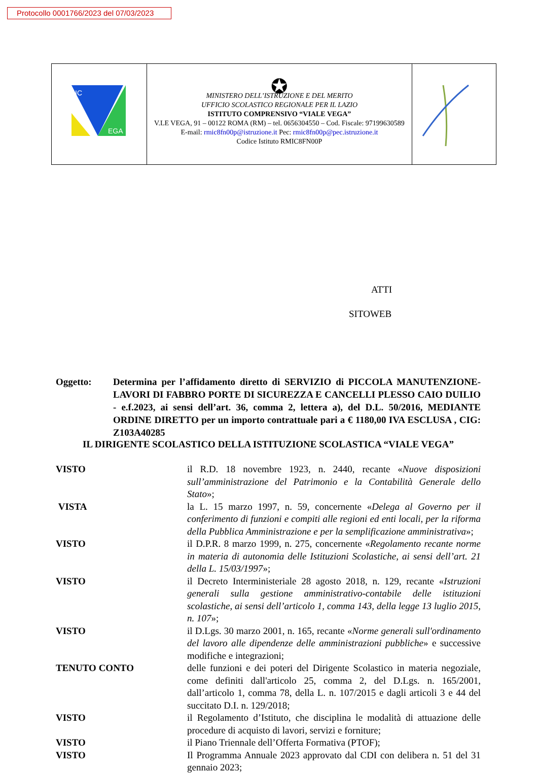Protocollo 0001766/2023 del 07/03/2023
| IC EGA | ✪ MINISTERO DELL’ISTRUZIONE E DEL MERITO UFFICIO SCOLASTICO REGIONALE PER IL LAZIO ISTITUTO COMPRENSIVO “VIALE VEGA” V.LE VEGA, 91 – 00122 ROMA (RM) – tel. 0656304550 – Cod. Fiscale: 97199630589 E-mail: rmic8fn00p@istruzione.it Pec: rmic8fn00p@pec.istruzione.it Codice Istituto RMIC8FN00P | |
ATTI
SITOWEB
Oggetto: Determina per l’affidamento diretto di SERVIZIO di PICCOLA MANUTENZIONE-LAVORI DI FABBRO PORTE DI SICUREZZA E CANCELLI PLESSO CAIO DUILIO - e.f.2023, ai sensi dell’art. 36, comma 2, lettera a), del D.L. 50/2016, MEDIANTE ORDINE DIRETTO per un importo contrattuale pari a € 1180,00 IVA ESCLUSA , CIG: Z103A40285
IL DIRIGENTE SCOLASTICO DELLA ISTITUZIONE SCOLASTICA “VIALE VEGA”
| VISTO | il R.D. 18 novembre 1923, n. 2440, recante « Nuove disposizioni sull’amministrazione del Patrimonio e la Contabilità Generale dello Stato »; |
| VISTA | la L. 15 marzo 1997, n. 59, concernente « Delega al Governo per il conferimento di funzioni e compiti alle regioni ed enti locali, per la riforma della Pubblica Amministrazione e per la semplificazione amministrativa »; |
| VISTO | il D.P.R. 8 marzo 1999, n. 275, concernente « Regolamento recante norme in materia di autonomia delle Istituzioni Scolastiche, ai sensi dell’art. 21 della L. 15/03/1997 »; |
| VISTO | il Decreto Interministeriale 28 agosto 2018, n. 129, recante « Istruzioni generali sulla gestione amministrativo-contabile delle istituzioni scolastiche, ai sensi dell’articolo 1, comma 143, della legge 13 luglio 2015, n. 107 »; |
| VISTO | il D.Lgs. 30 marzo 2001, n. 165, recante « Norme generali sull'ordinamento del lavoro alle dipendenze delle amministrazioni pubbliche » e successive modifiche e integrazioni; |
| TENUTO CONTO | delle funzioni e dei poteri del Dirigente Scolastico in materia negoziale, come definiti dall'articolo 25, comma 2, del D.Lgs. n. 165/2001, dall’articolo 1, comma 78, della L. n. 107/2015 e dagli articoli 3 e 44 del succitato D.I. n. 129/2018; |
| VISTO | il Regolamento d’Istituto, che disciplina le modalità di attuazione delle procedure di acquisto di lavori, servizi e forniture; |
| VISTO | il Piano Triennale dell’Offerta Formativa (PTOF); |
| VISTO | Il Programma Annuale 2023 approvato dal CDI con delibera n. 51 del 31 gennaio 2023; |